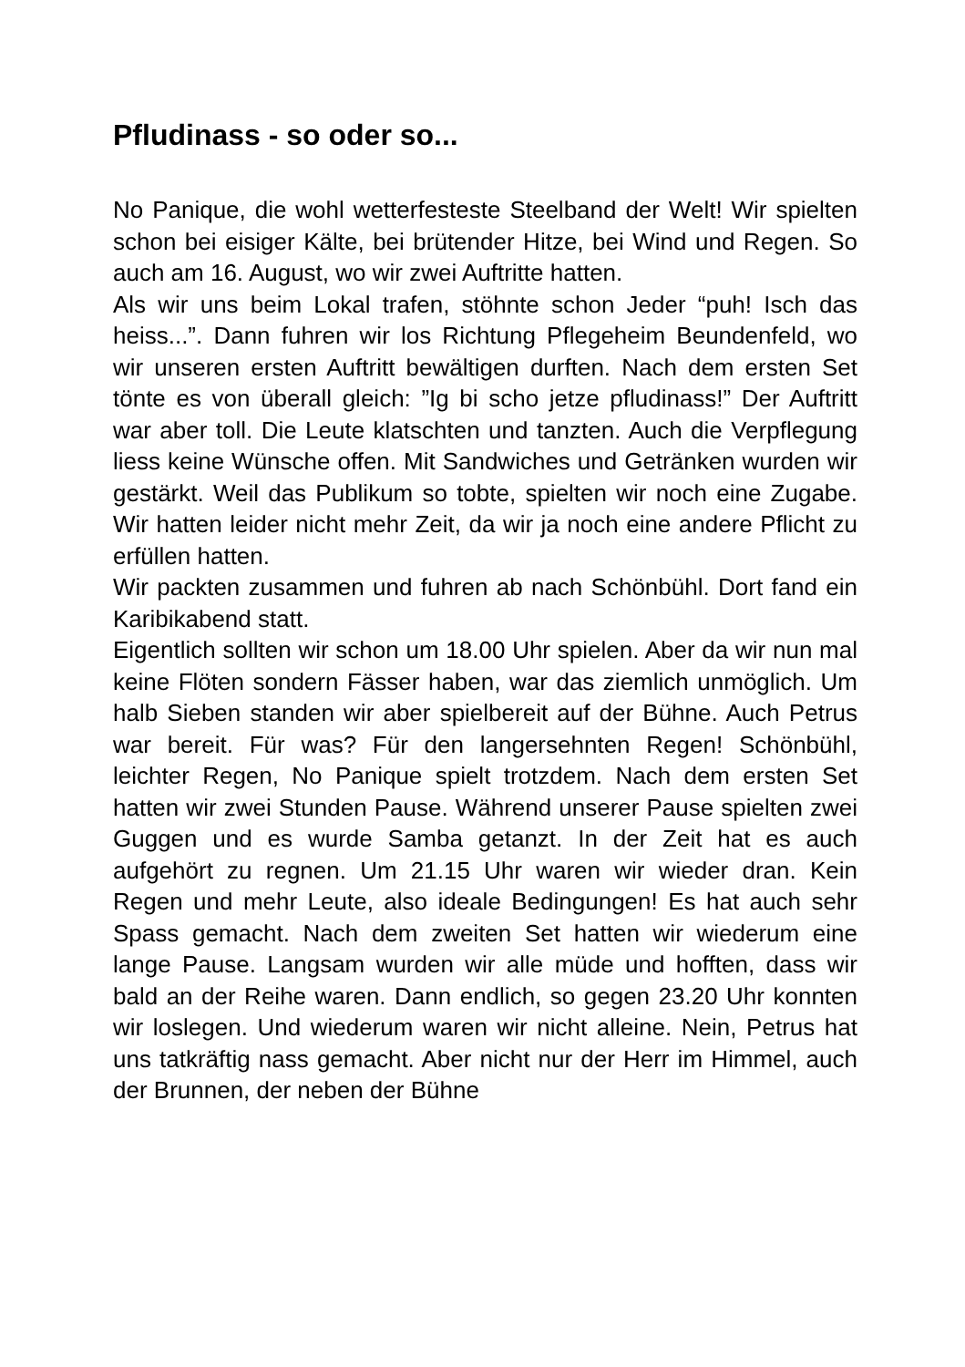Pfludinass - so oder so...
No Panique, die wohl wetterfesteste Steelband der Welt! Wir spielten schon bei eisiger Kälte, bei brütender Hitze, bei Wind und Regen. So auch am 16. August, wo wir zwei Auftritte hatten.
Als wir uns beim Lokal trafen, stöhnte schon Jeder “puh! Isch das heiss...”. Dann fuhren wir los Richtung Pflegeheim Beundenfeld, wo wir unseren ersten Auftritt bewältigen durften. Nach dem ersten Set tönte es von überall gleich: ”Ig bi scho jetze pfludinass!” Der Auftritt war aber toll. Die Leute klatschten und tanzten. Auch die Verpflegung liess keine Wünsche offen. Mit Sandwiches und Getränken wurden wir gestärkt. Weil das Publikum so tobte, spielten wir noch eine Zugabe. Wir hatten leider nicht mehr Zeit, da wir ja noch eine andere Pflicht zu erfüllen hatten.
Wir packten zusammen und fuhren ab nach Schönbühl. Dort fand ein Karibikabend statt.
Eigentlich sollten wir schon um 18.00 Uhr spielen. Aber da wir nun mal keine Flöten sondern Fässer haben, war das ziemlich unmöglich. Um halb Sieben standen wir aber spielbereit auf der Bühne. Auch Petrus war bereit. Für was? Für den langersehnten Regen! Schönbühl, leichter Regen, No Panique spielt trotzdem. Nach dem ersten Set hatten wir zwei Stunden Pause. Während unserer Pause spielten zwei Guggen und es wurde Samba getanzt. In der Zeit hat es auch aufgehört zu regnen. Um 21.15 Uhr waren wir wieder dran. Kein Regen und mehr Leute, also ideale Bedingungen! Es hat auch sehr Spass gemacht. Nach dem zweiten Set hatten wir wiederum eine lange Pause. Langsam wurden wir alle müde und hofften, dass wir bald an der Reihe waren. Dann endlich, so gegen 23.20 Uhr konnten wir loslegen. Und wiederum waren wir nicht alleine. Nein, Petrus hat uns tatkräftig nass gemacht. Aber nicht nur der Herr im Himmel, auch der Brunnen, der neben der Bühne